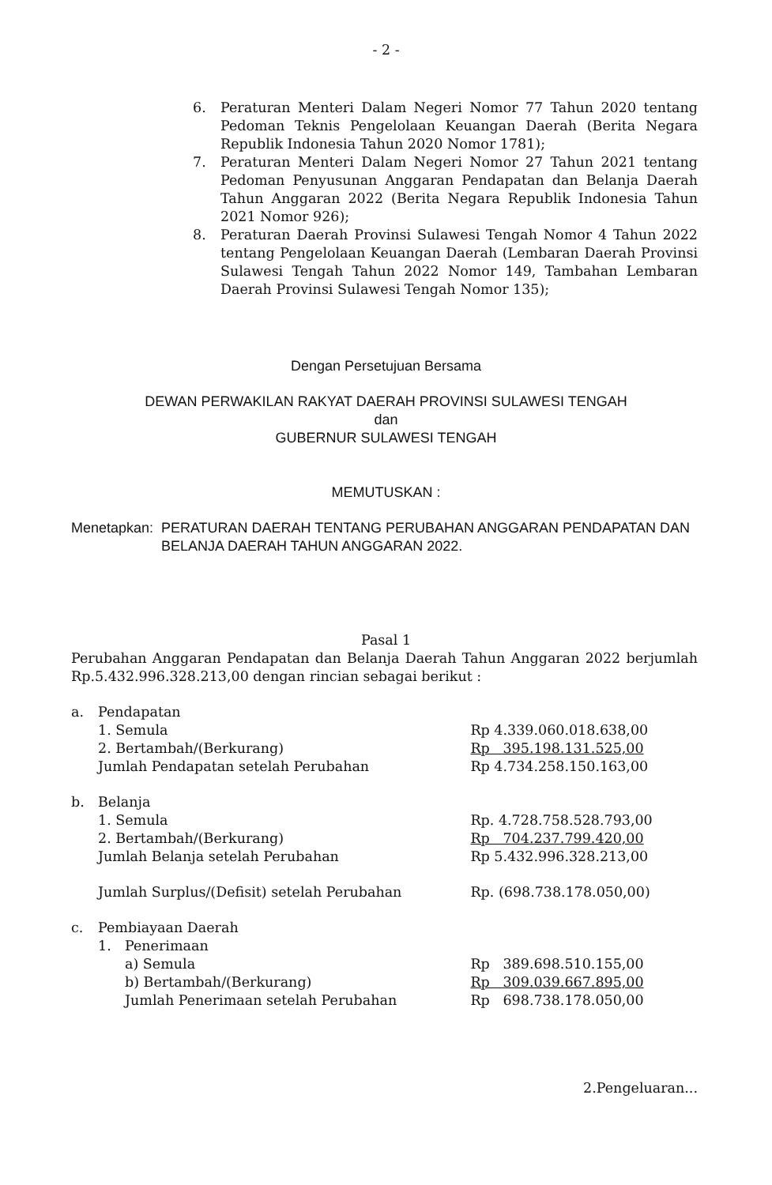- 2 -
6. Peraturan Menteri Dalam Negeri Nomor 77 Tahun 2020 tentang Pedoman Teknis Pengelolaan Keuangan Daerah (Berita Negara Republik Indonesia Tahun 2020 Nomor 1781);
7. Peraturan Menteri Dalam Negeri Nomor 27 Tahun 2021 tentang Pedoman Penyusunan Anggaran Pendapatan dan Belanja Daerah Tahun Anggaran 2022 (Berita Negara Republik Indonesia Tahun 2021 Nomor 926);
8. Peraturan Daerah Provinsi Sulawesi Tengah Nomor 4 Tahun 2022 tentang Pengelolaan Keuangan Daerah (Lembaran Daerah Provinsi Sulawesi Tengah Tahun 2022 Nomor 149, Tambahan Lembaran Daerah Provinsi Sulawesi Tengah Nomor 135);
Dengan Persetujuan Bersama
DEWAN PERWAKILAN RAKYAT DAERAH PROVINSI SULAWESI TENGAH
dan
GUBERNUR SULAWESI TENGAH
MEMUTUSKAN :
Menetapkan: PERATURAN DAERAH TENTANG PERUBAHAN ANGGARAN PENDAPATAN DAN BELANJA DAERAH TAHUN ANGGARAN 2022.
Pasal 1
Perubahan Anggaran Pendapatan dan Belanja Daerah Tahun Anggaran 2022 berjumlah Rp.5.432.996.328.213,00 dengan rincian sebagai berikut :
| a. | Pendapatan | | |
| | 1. Semula | | Rp 4.339.060.018.638,00 |
| | 2. Bertambah/(Berkurang) | | Rp 395.198.131.525,00 |
| | Jumlah Pendapatan setelah Perubahan | | Rp 4.734.258.150.163,00 |
| b. | Belanja | | |
| | 1. Semula | | Rp. 4.728.758.528.793,00 |
| | 2. Bertambah/(Berkurang) | | Rp 704.237.799.420,00 |
| | Jumlah Belanja setelah Perubahan | | Rp 5.432.996.328.213,00 |
| | Jumlah Surplus/(Defisit) setelah Perubahan | | Rp. (698.738.178.050,00) |
| c. | Pembiayaan Daerah | | |
| | 1. | Penerimaan | |
| | | a) Semula | Rp 389.698.510.155,00 |
| | | b) Bertambah/(Berkurang) | Rp 309.039.667.895,00 |
| | | Jumlah Penerimaan setelah Perubahan | Rp 698.738.178.050,00 |
2.Pengeluaran...